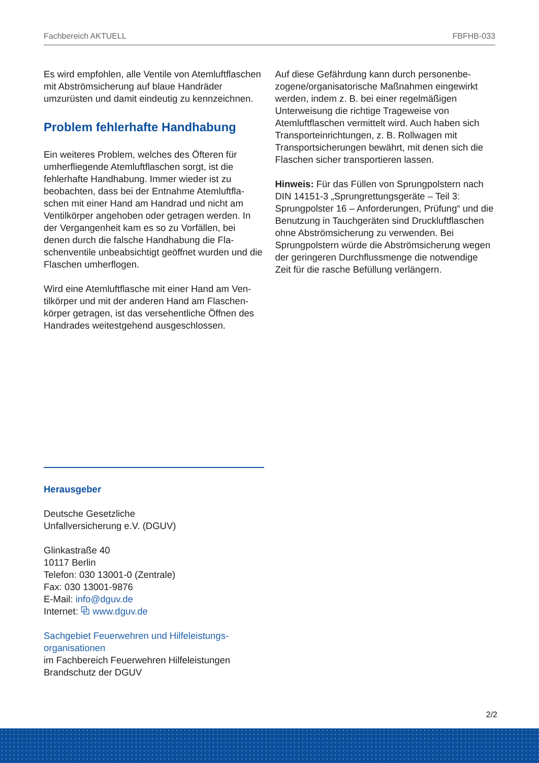Fachbereich AKTUELL FBFHB-033
Es wird empfohlen, alle Ventile von Atemluftfla­schen mit Abströmsicherung auf blaue Handräder umzurüsten und damit eindeutig zu kennzeichnen.
Problem fehlerhafte Handhabung
Ein weiteres Problem, welches des Öfteren für umherfliegende Atemluftflaschen sorgt, ist die fehlerhafte Handhabung. Immer wieder ist zu beobachten, dass bei der Entnahme Atemluftfla­schen mit einer Hand am Handrad und nicht am Ventilkörper angehoben oder getragen werden. In der Vergangenheit kam es so zu Vorfällen, bei denen durch die falsche Handhabung die Fla­schenventile unbeabsichtigt geöffnet wurden und die Flaschen umherflogen.
Wird eine Atemluftflasche mit einer Hand am Ven­tilkörper und mit der anderen Hand am Flaschen­körper getragen, ist das versehentliche Öffnen des Handrades weitestgehend ausgeschlossen.
Auf diese Gefährdung kann durch personenbe­zogene/organisatorische Maßnahmen einge­wirkt werden, indem z. B. bei einer regelmäßi­gen Unterweisung die richtige Trageweise von Atemluftflaschen vermittelt wird. Auch haben sich Transporteinrichtungen, z. B. Rollwagen mit Transportsicherungen bewährt, mit denen sich die Flaschen sicher transportieren lassen.
Hinweis: Für das Füllen von Sprungpolstern nach DIN 14151-3 „Sprungrettungsgeräte – Teil 3: Sprungpolster 16 – Anforderungen, Prüfung“ und die Benutzung in Tauchgeräten sind Druckluftfla­schen ohne Abströmsicherung zu verwenden. Bei Sprungpolstern würde die Abströmsicherung we­gen der geringeren Durchflussmenge die notwen­dige Zeit für die rasche Befüllung verlängern.
Herausgeber
Deutsche Gesetzliche
Unfallversicherung e.V. (DGUV)
Glinkastraße 40
10117 Berlin
Telefon: 030 13001-0 (Zentrale)
Fax: 030 13001-9876
E-Mail: info@dguv.de
Internet: ⧉ www.dguv.de
Sachgebiet Feuerwehren und Hilfeleistungs­organisationen
im Fachbereich Feuerwehren Hilfeleistungen Brandschutz der DGUV
2/2